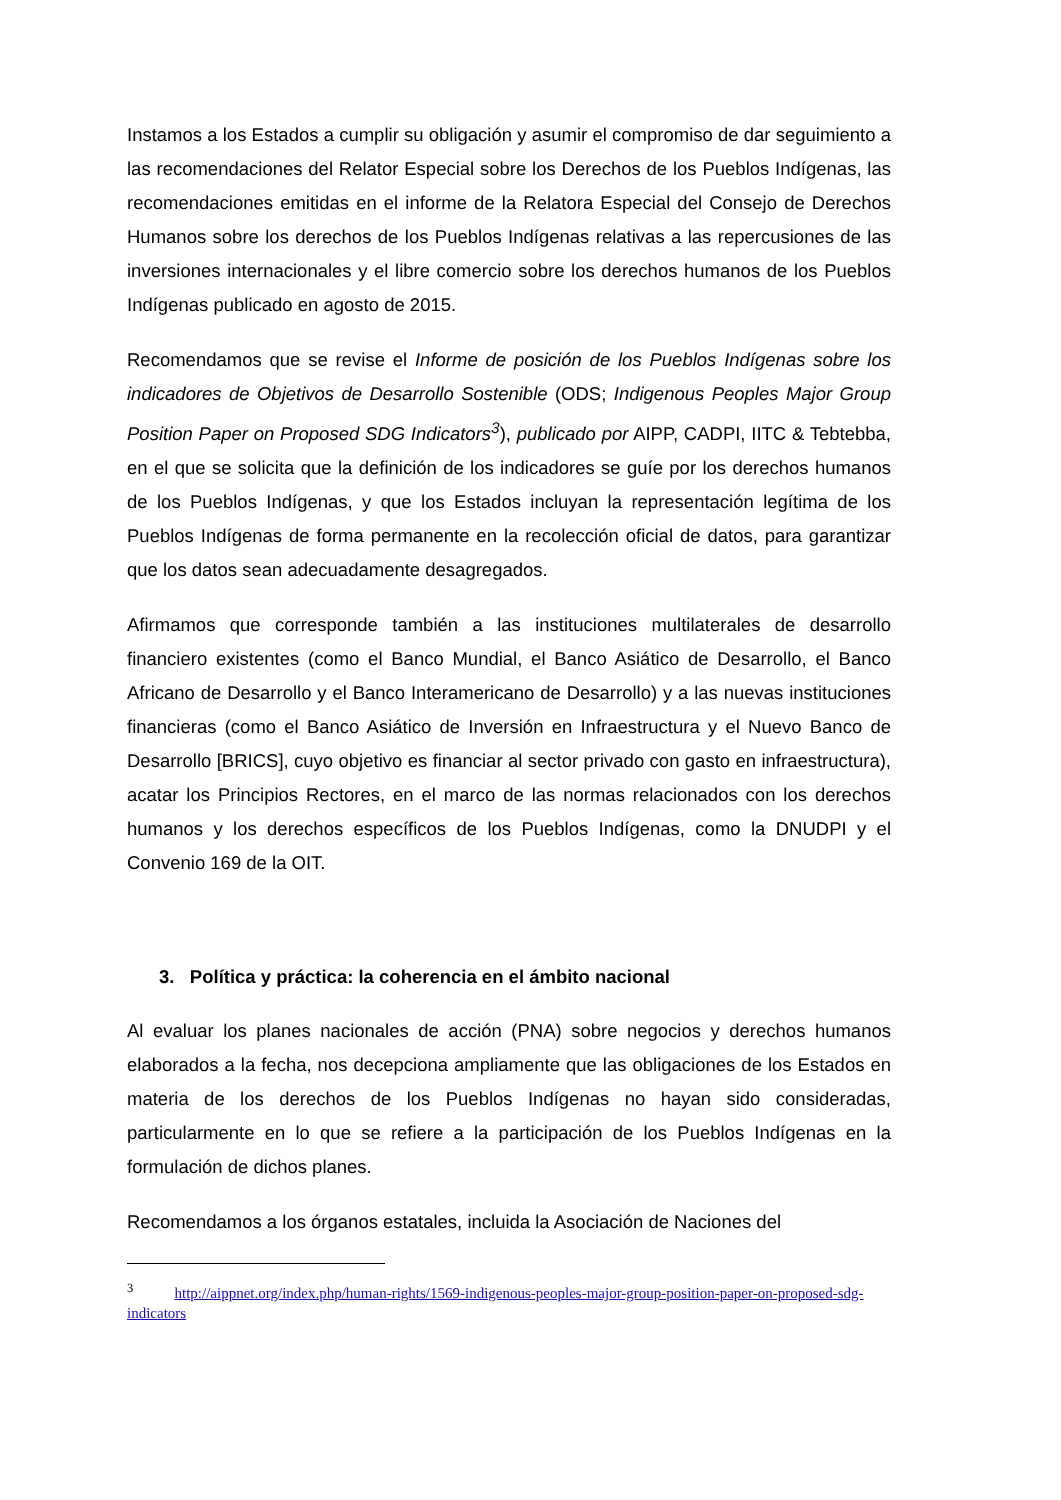Instamos a los Estados a cumplir su obligación y asumir el compromiso de dar seguimiento a las recomendaciones del Relator Especial sobre los Derechos de los Pueblos Indígenas, las recomendaciones emitidas en el informe de la Relatora Especial del Consejo de Derechos Humanos sobre los derechos de los Pueblos Indígenas relativas a las repercusiones de las inversiones internacionales y el libre comercio sobre los derechos humanos de los Pueblos Indígenas publicado en agosto de 2015.
Recomendamos que se revise el Informe de posición de los Pueblos Indígenas sobre los indicadores de Objetivos de Desarrollo Sostenible (ODS; Indigenous Peoples Major Group Position Paper on Proposed SDG Indicators<sup>3</sup>), publicado por AIPP, CADPI, IITC & Tebtebba, en el que se solicita que la definición de los indicadores se guíe por los derechos humanos de los Pueblos Indígenas, y que los Estados incluyan la representación legítima de los Pueblos Indígenas de forma permanente en la recolección oficial de datos, para garantizar que los datos sean adecuadamente desagregados.
Afirmamos que corresponde también a las instituciones multilaterales de desarrollo financiero existentes (como el Banco Mundial, el Banco Asiático de Desarrollo, el Banco Africano de Desarrollo y el Banco Interamericano de Desarrollo) y a las nuevas instituciones financieras (como el Banco Asiático de Inversión en Infraestructura y el Nuevo Banco de Desarrollo [BRICS], cuyo objetivo es financiar al sector privado con gasto en infraestructura), acatar los Principios Rectores, en el marco de las normas relacionados con los derechos humanos y los derechos específicos de los Pueblos Indígenas, como la DNUDPI y el Convenio 169 de la OIT.
3. Política y práctica: la coherencia en el ámbito nacional
Al evaluar los planes nacionales de acción (PNA) sobre negocios y derechos humanos elaborados a la fecha, nos decepciona ampliamente que las obligaciones de los Estados en materia de los derechos de los Pueblos Indígenas no hayan sido consideradas, particularmente en lo que se refiere a la participación de los Pueblos Indígenas en la formulación de dichos planes.
Recomendamos a los órganos estatales, incluida la Asociación de Naciones del
<sup>3</sup> http://aippnet.org/index.php/human-rights/1569-indigenous-peoples-major-group-position-paper-on-proposed-sdg-indicators